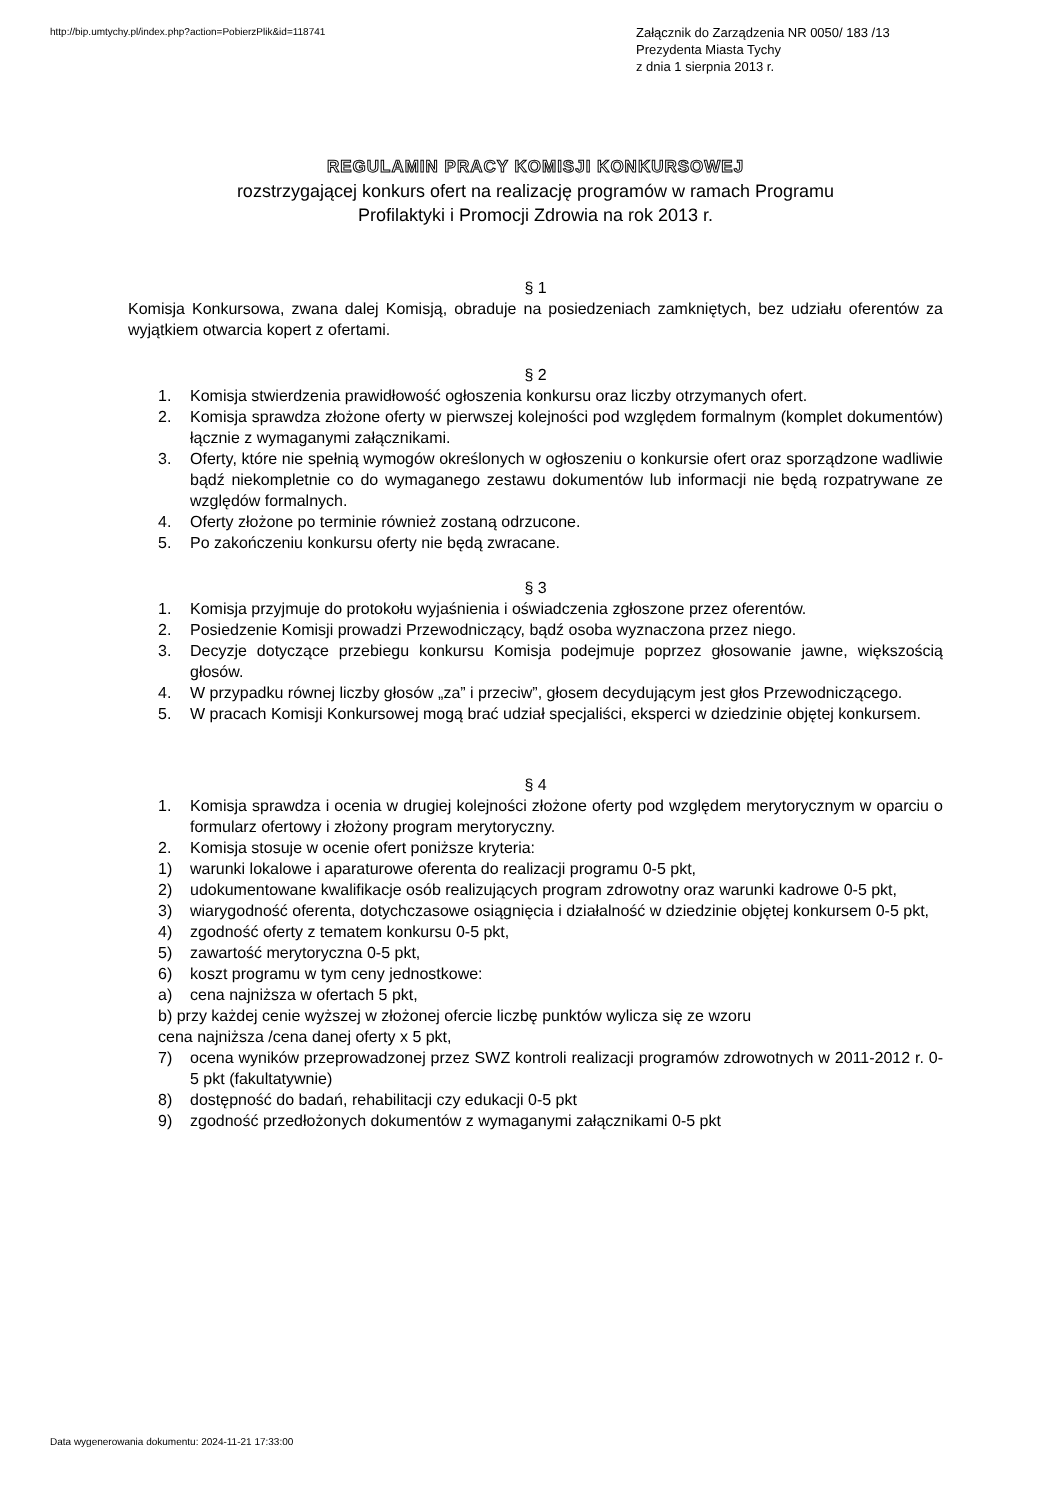http://bip.umtychy.pl/index.php?action=PobierzPlik&id=118741
Załącznik do Zarządzenia NR 0050/ 183 /13
Prezydenta Miasta Tychy
z dnia 1 sierpnia 2013 r.
REGULAMIN PRACY KOMISJI KONKURSOWEJ
rozstrzygającej konkurs ofert na realizację programów w ramach Programu
Profilaktyki i Promocji Zdrowia na rok 2013 r.
§ 1
Komisja Konkursowa, zwana dalej Komisją, obraduje na posiedzeniach zamkniętych, bez udziału oferentów za wyjątkiem otwarcia kopert z ofertami.
§ 2
1. Komisja stwierdzenia prawidłowość ogłoszenia konkursu oraz liczby otrzymanych ofert.
2. Komisja sprawdza złożone oferty w pierwszej kolejności pod względem formalnym (komplet dokumentów) łącznie z wymaganymi załącznikami.
3. Oferty, które nie spełnią wymogów określonych w ogłoszeniu o konkursie ofert oraz sporządzone wadliwie bądź niekompletnie co do wymaganego zestawu dokumentów lub informacji nie będą rozpatrywane ze względów formalnych.
4. Oferty złożone po terminie również zostaną odrzucone.
5. Po zakończeniu konkursu oferty nie będą zwracane.
§ 3
1. Komisja przyjmuje do protokołu wyjaśnienia i oświadczenia zgłoszone przez oferentów.
2. Posiedzenie Komisji prowadzi Przewodniczący, bądź osoba wyznaczona przez niego.
3. Decyzje dotyczące przebiegu konkursu Komisja podejmuje poprzez głosowanie jawne, większością głosów.
4. W przypadku równej liczby głosów „za” i przeciw”, głosem decydującym jest głos Przewodniczącego.
5. W pracach Komisji Konkursowej mogą brać udział specjaliści, eksperci w dziedzinie objętej konkursem.
§ 4
1. Komisja sprawdza i ocenia w drugiej kolejności złożone oferty pod względem merytorycznym w oparciu o formularz ofertowy i złożony program merytoryczny.
2. Komisja stosuje w ocenie ofert poniższe kryteria:
1) warunki lokalowe i aparaturowe oferenta do realizacji programu 0-5 pkt,
2) udokumentowane kwalifikacje osób realizujących program zdrowotny oraz warunki kadrowe 0-5 pkt,
3) wiarygodność oferenta, dotychczasowe osiągnięcia i działalność w dziedzinie objętej konkursem 0-5 pkt,
4) zgodność oferty z tematem konkursu 0-5 pkt,
5) zawartość merytoryczna 0-5 pkt,
6) koszt programu w tym ceny jednostkowe:
a) cena najniższa w ofertach 5 pkt,
b) przy każdej cenie wyższej w złożonej ofercie liczbę punktów wylicza się ze wzoru
cena najniższa /cena danej oferty x 5 pkt,
7) ocena wyników przeprowadzonej przez SWZ kontroli realizacji programów zdrowotnych w 2011-2012 r. 0-5 pkt (fakultatywnie)
8) dostępność do badań, rehabilitacji czy edukacji 0-5 pkt
9) zgodność przedłożonych dokumentów z wymaganymi załącznikami 0-5 pkt
Data wygenerowania dokumentu: 2024-11-21 17:33:00